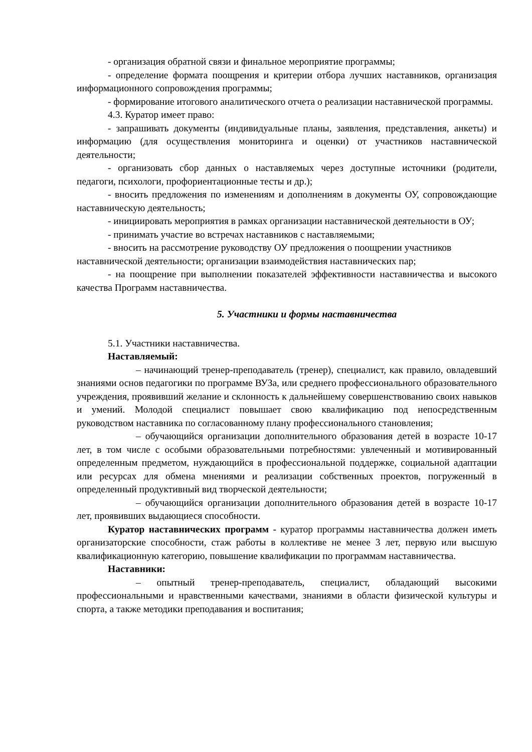- организация обратной связи и финальное мероприятие программы;
- определение формата поощрения и критерии отбора лучших наставников, организация информационного сопровождения программы;
- формирование итогового аналитического отчета о реализации наставнической программы.
4.3. Куратор имеет право:
- запрашивать документы (индивидуальные планы, заявления, представления, анкеты) и информацию (для осуществления мониторинга и оценки) от участников наставнической деятельности;
- организовать сбор данных о наставляемых через доступные источники (родители, педагоги, психологи, профориентационные тесты и др.);
- вносить предложения по изменениям и дополнениям в документы ОУ, сопровождающие наставническую деятельность;
- инициировать мероприятия в рамках организации наставнической деятельности в ОУ;
- принимать участие во встречах наставников с наставляемыми;
- вносить на рассмотрение руководству ОУ предложения о поощрении участников наставнической деятельности; организации взаимодействия наставнических пар;
- на поощрение при выполнении показателей эффективности наставничества и высокого качества Программ наставничества.
5. Участники и формы наставничества
5.1. Участники наставничества.
Наставляемый:
– начинающий тренер-преподаватель (тренер), специалист, как правило, овладевший знаниями основ педагогики по программе ВУЗа, или среднего профессионального образовательного учреждения, проявивший желание и склонность к дальнейшему совершенствованию своих навыков и умений. Молодой специалист повышает свою квалификацию под непосредственным руководством наставника по согласованному плану профессионального становления;
– обучающийся организации дополнительного образования детей в возрасте 10-17 лет, в том числе с особыми образовательными потребностями: увлеченный и мотивированный определенным предметом, нуждающийся в профессиональной поддержке, социальной адаптации или ресурсах для обмена мнениями и реализации собственных проектов, погруженный в определенный продуктивный вид творческой деятельности;
– обучающийся организации дополнительного образования детей в возрасте 10-17 лет, проявивших выдающиеся способности.
Куратор наставнических программ - куратор программы наставничества должен иметь организаторские способности, стаж работы в коллективе не менее 3 лет, первую или высшую квалификационную категорию, повышение квалификации по программам наставничества.
Наставники:
– опытный тренер-преподаватель, специалист, обладающий высокими профессиональными и нравственными качествами, знаниями в области физической культуры и спорта, а также методики преподавания и воспитания;